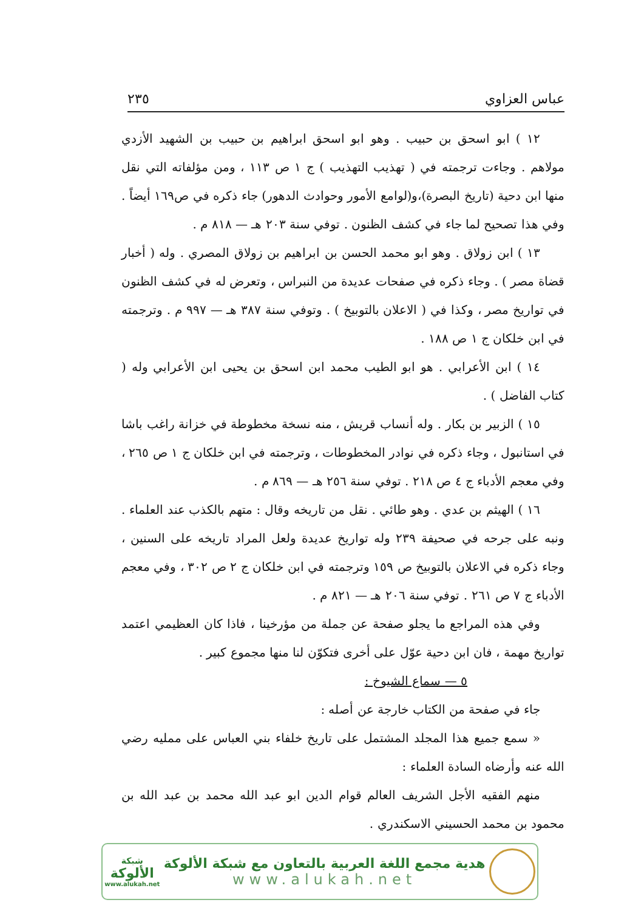عباس العزاوي ٢٣٥
١٢ ) ابو اسحق بن حبيب . وهو ابو اسحق ابراهيم بن حبيب بن الشهيد الأزدي مولاهم . وجاءت ترجمته في ( تهذيب التهذيب ) ج ١ ص ١١٣ ، ومن مؤلفاته التي نقل منها ابن دحية (تاريخ البصرة)،و(لوامع الأمور وحوادث الدهور) جاء ذكره في ص١٦٩ أيضاً . وفي هذا تصحيح لما جاء في كشف الظنون . توفي سنة ٢٠٣ هـ — ٨١٨ م .
١٣ ) ابن زولاق . وهو ابو محمد الحسن بن ابراهيم بن زولاق المصري . وله ( أخبار قضاة مصر ) . وجاء ذكره في صفحات عديدة من النبراس ، وتعرض له في كشف الظنون في تواريخ مصر ، وكذا في ( الاعلان بالتوبيخ ) . وتوفي سنة ٣٨٧ هـ — ٩٩٧ م . وترجمته في ابن خلكان ج ١ ص ١٨٨ .
١٤ ) ابن الأعرابي . هو ابو الطيب محمد ابن اسحق بن يحيى ابن الأعرابي وله ( كتاب الفاضل ) .
١٥ ) الزبير بن بكار . وله أنساب قريش ، منه نسخة مخطوطة في خزانة راغب باشا في استانبول ، وجاء ذكره في نوادر المخطوطات ، وترجمته في ابن خلكان ج ١ ص ٢٦٥ ، وفي معجم الأدباء ج ٤ ص ٢١٨ . توفي سنة ٢٥٦ هـ — ٨٦٩ م .
١٦ ) الهيثم بن عدي . وهو طائي . نقل من تاريخه وقال : متهم بالكذب عند العلماء . ونبه على جرحه في صحيفة ٢٣٩ وله تواريخ عديدة ولعل المراد تاريخه على السنين ، وجاء ذكره في الاعلان بالتوبيخ ص ١٥٩ وترجمته في ابن خلكان ج ٢ ص ٣٠٢ ، وفي معجم الأدباء ج ٧ ص ٢٦١ . توفي سنة ٢٠٦ هـ — ٨٢١ م .
وفي هذه المراجع ما يجلو صفحة عن جملة من مؤرخينا ، فاذا كان العظيمي اعتمد تواريخ مهمة ، فان ابن دحية عوّل على أخرى فتكوّن لنا منها مجموع كبير .
٥ — سماع الشيوخ :
جاء في صفحة من الكتاب خارجة عن أصله :
« سمع جميع هذا المجلد المشتمل على تاريخ خلفاء بني العباس على ممليه رضي الله عنه وأرضاه السادة العلماء :
منهم الفقيه الأجل الشريف العالم قوام الدين ابو عبد الله محمد بن عبد الله بن محمود بن محمد الحسيني الاسكندري .
شبكة
الألوكة
www.alukah.net
هدية مجمع اللغة العربية بالتعاون مع شبكة الألوكة
www.alukah.net